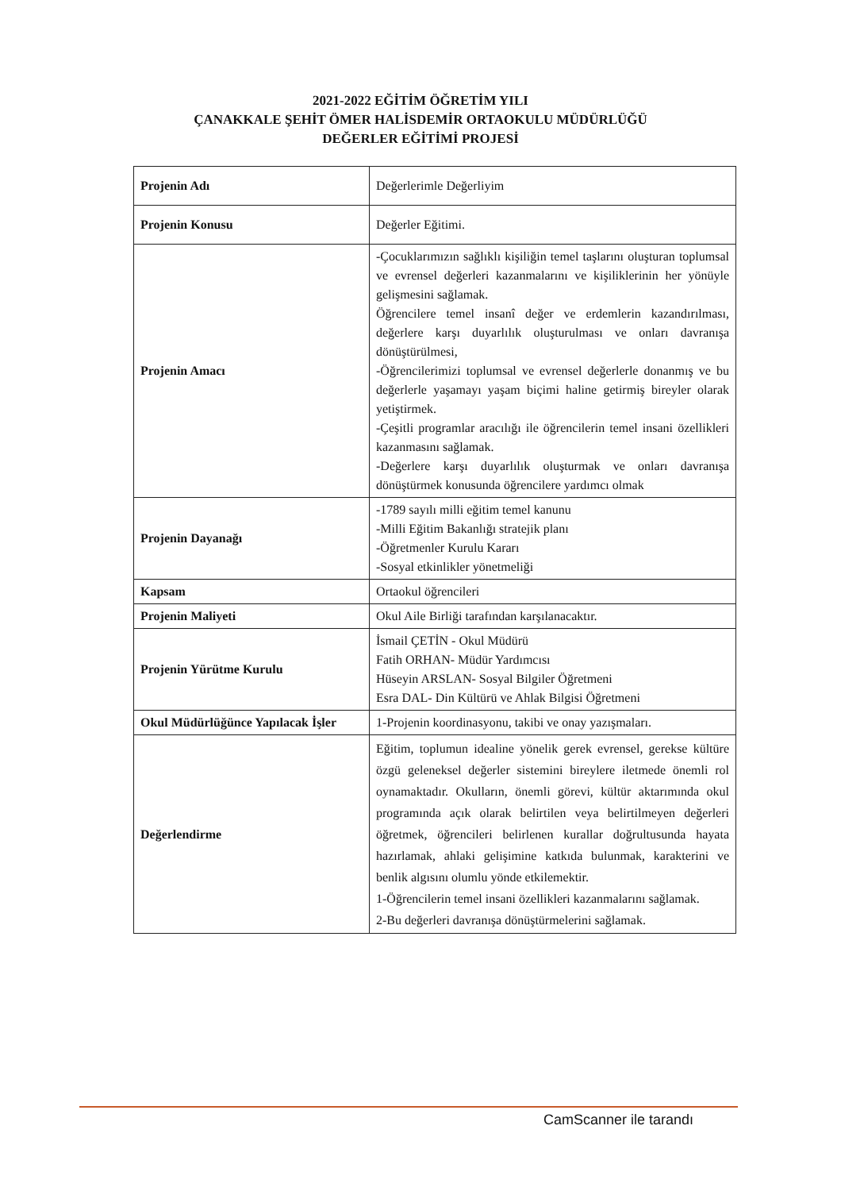2021-2022 EĞİTİM ÖĞRETİM YILI
ÇANAKKALE ŞEHİT ÖMER HALİSDEMİR ORTAOKULU MÜDÜRLÜĞÜ
DEĞERLER EĞİTİMİ PROJESİ
| Projenin Adı | Değerlerimle Değerliyim |
| Projenin Konusu | Değerler Eğitimi. |
| Projenin Amacı | -Çocuklarımızın sağlıklı kişiliğin temel taşlarını oluşturan toplumsal ve evrensel değerleri kazanmalarını ve kişiliklerinin her yönüyle gelişmesini sağlamak. Öğrencilere temel insanî değer ve erdemlerin kazandırılması, değerlere karşı duyarlılık oluşturulması ve onları davranışa dönüştürülmesi, -Öğrencilerimizi toplumsal ve evrensel değerlerle donanmış ve bu değerlerle yaşamayı yaşam biçimi haline getirmiş bireyler olarak yetiştirmek. -Çeşitli programlar aracılığı ile öğrencilerin temel insani özellikleri kazanmasını sağlamak. -Değerlere karşı duyarlılık oluşturmak ve onları davranışa dönüştürmek konusunda öğrencilere yardımcı olmak |
| Projenin Dayanağı | -1789 sayılı milli eğitim temel kanunu -Milli Eğitim Bakanlığı stratejik planı -Öğretmenler Kurulu Kararı -Sosyal etkinlikler yönetmeliği |
| Kapsam | Ortaokul öğrencileri |
| Projenin Maliyeti | Okul Aile Birliği tarafından karşılanacaktır. |
| Projenin Yürütme Kurulu | İsmail ÇETİN - Okul Müdürü Fatih ORHAN- Müdür Yardımcısı Hüseyin ARSLAN- Sosyal Bilgiler Öğretmeni Esra DAL- Din Kültürü ve Ahlak Bilgisi Öğretmeni |
| Okul Müdürlüğünce Yapılacak İşler | 1-Projenin koordinasyonu, takibi ve onay yazışmaları. |
| Değerlendirme | Eğitim, toplumun idealine yönelik gerek evrensel, gerekse kültüre özgü geleneksel değerler sistemini bireylere iletmede önemli rol oynamaktadır. Okulların, önemli görevi, kültür aktarımında okul programında açık olarak belirtilen veya belirtilmeyen değerleri öğretmek, öğrencileri belirlenen kurallar doğrultusunda hayata hazırlamak, ahlaki gelişimine katkıda bulunmak, karakterini ve benlik algısını olumlu yönde etkilemektir. 1-Öğrencilerin temel insani özellikleri kazanmalarını sağlamak. 2-Bu değerleri davranışa dönüştürmelerini sağlamak. |
CamScanner ile tarandı